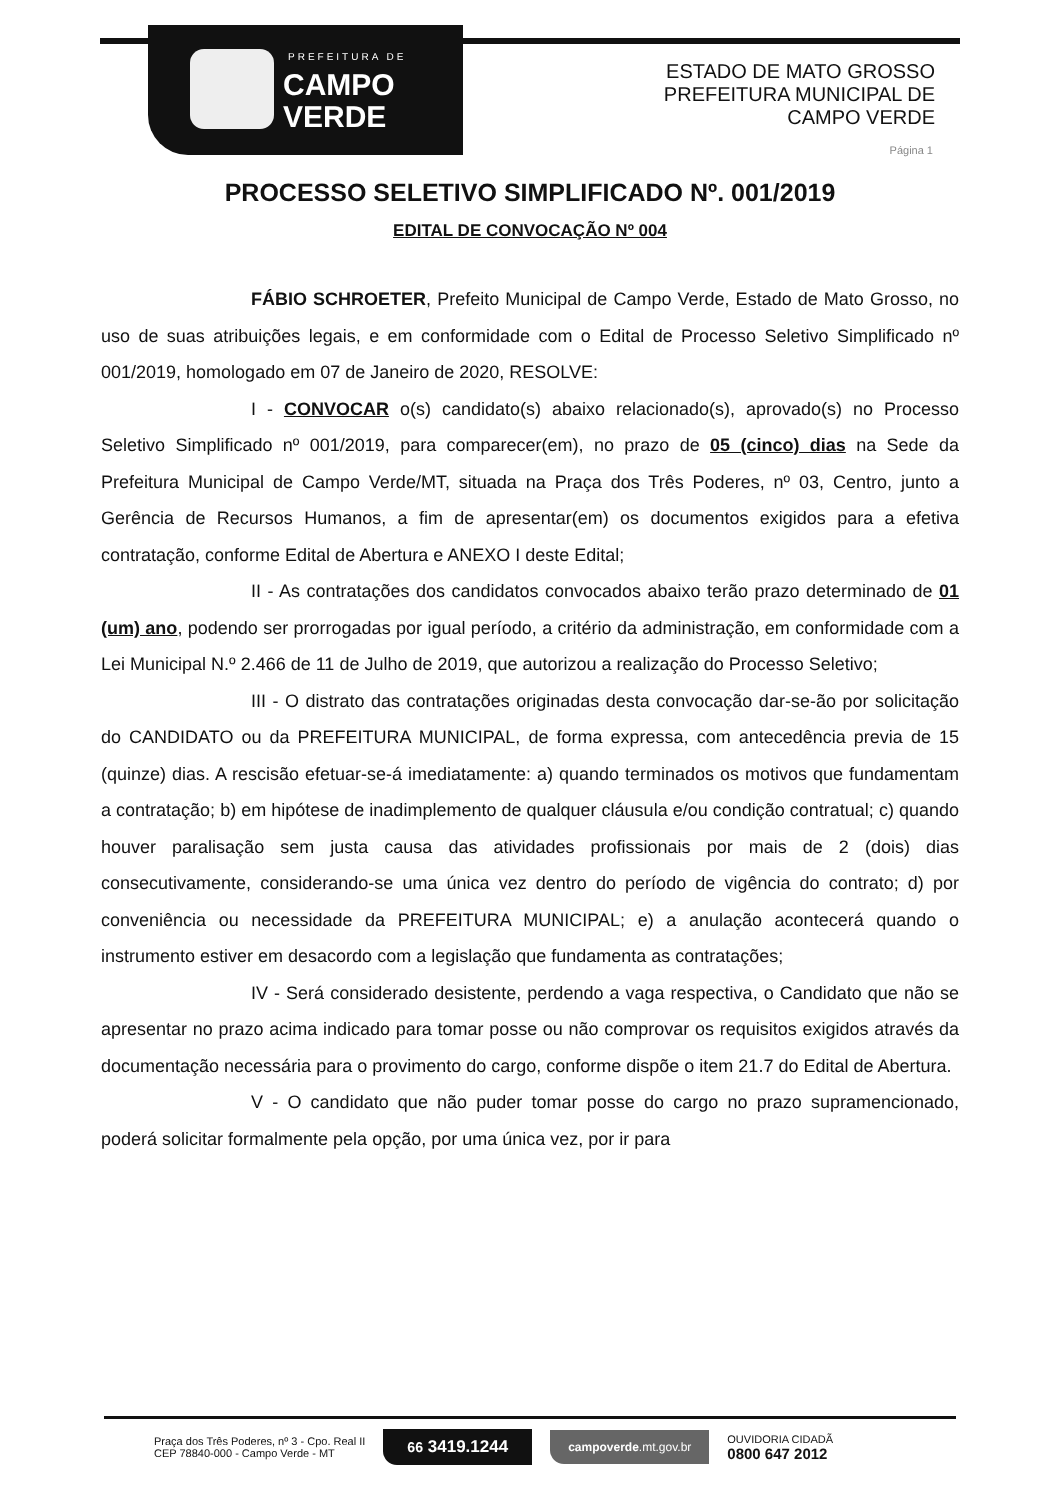PREFEITURA DE
CAMPO
VERDE
ESTADO DE MATO GROSSO
PREFEITURA MUNICIPAL DE
CAMPO VERDE
Página 1
PROCESSO SELETIVO SIMPLIFICADO Nº. 001/2019
EDITAL DE CONVOCAÇÃO Nº 004
FÁBIO SCHROETER, Prefeito Municipal de Campo Verde, Estado de Mato Grosso, no uso de suas atribuições legais, e em conformidade com o Edital de Processo Seletivo Simplificado nº 001/2019, homologado em 07 de Janeiro de 2020, RESOLVE:
I - CONVOCAR o(s) candidato(s) abaixo relacionado(s), aprovado(s) no Processo Seletivo Simplificado nº 001/2019, para comparecer(em), no prazo de 05 (cinco) dias na Sede da Prefeitura Municipal de Campo Verde/MT, situada na Praça dos Três Poderes, nº 03, Centro, junto a Gerência de Recursos Humanos, a fim de apresentar(em) os documentos exigidos para a efetiva contratação, conforme Edital de Abertura e ANEXO I deste Edital;
II - As contratações dos candidatos convocados abaixo terão prazo determinado de 01 (um) ano, podendo ser prorrogadas por igual período, a critério da administração, em conformidade com a Lei Municipal N.º 2.466 de 11 de Julho de 2019, que autorizou a realização do Processo Seletivo;
III - O distrato das contratações originadas desta convocação dar-se-ão por solicitação do CANDIDATO ou da PREFEITURA MUNICIPAL, de forma expressa, com antecedência previa de 15 (quinze) dias. A rescisão efetuar-se-á imediatamente: a) quando terminados os motivos que fundamentam a contratação; b) em hipótese de inadimplemento de qualquer cláusula e/ou condição contratual; c) quando houver paralisação sem justa causa das atividades profissionais por mais de 2 (dois) dias consecutivamente, considerando-se uma única vez dentro do período de vigência do contrato; d) por conveniência ou necessidade da PREFEITURA MUNICIPAL; e) a anulação acontecerá quando o instrumento estiver em desacordo com a legislação que fundamenta as contratações;
IV - Será considerado desistente, perdendo a vaga respectiva, o Candidato que não se apresentar no prazo acima indicado para tomar posse ou não comprovar os requisitos exigidos através da documentação necessária para o provimento do cargo, conforme dispõe o item 21.7 do Edital de Abertura.
V - O candidato que não puder tomar posse do cargo no prazo supramencionado, poderá solicitar formalmente pela opção, por uma única vez, por ir para
Praça dos Três Poderes, nº 3 - Cpo. Real II
CEP 78840-000 - Campo Verde - MT
66 3419.1244
campoverde.mt.gov.br
OUVIDORIA CIDADÃ
0800 647 2012